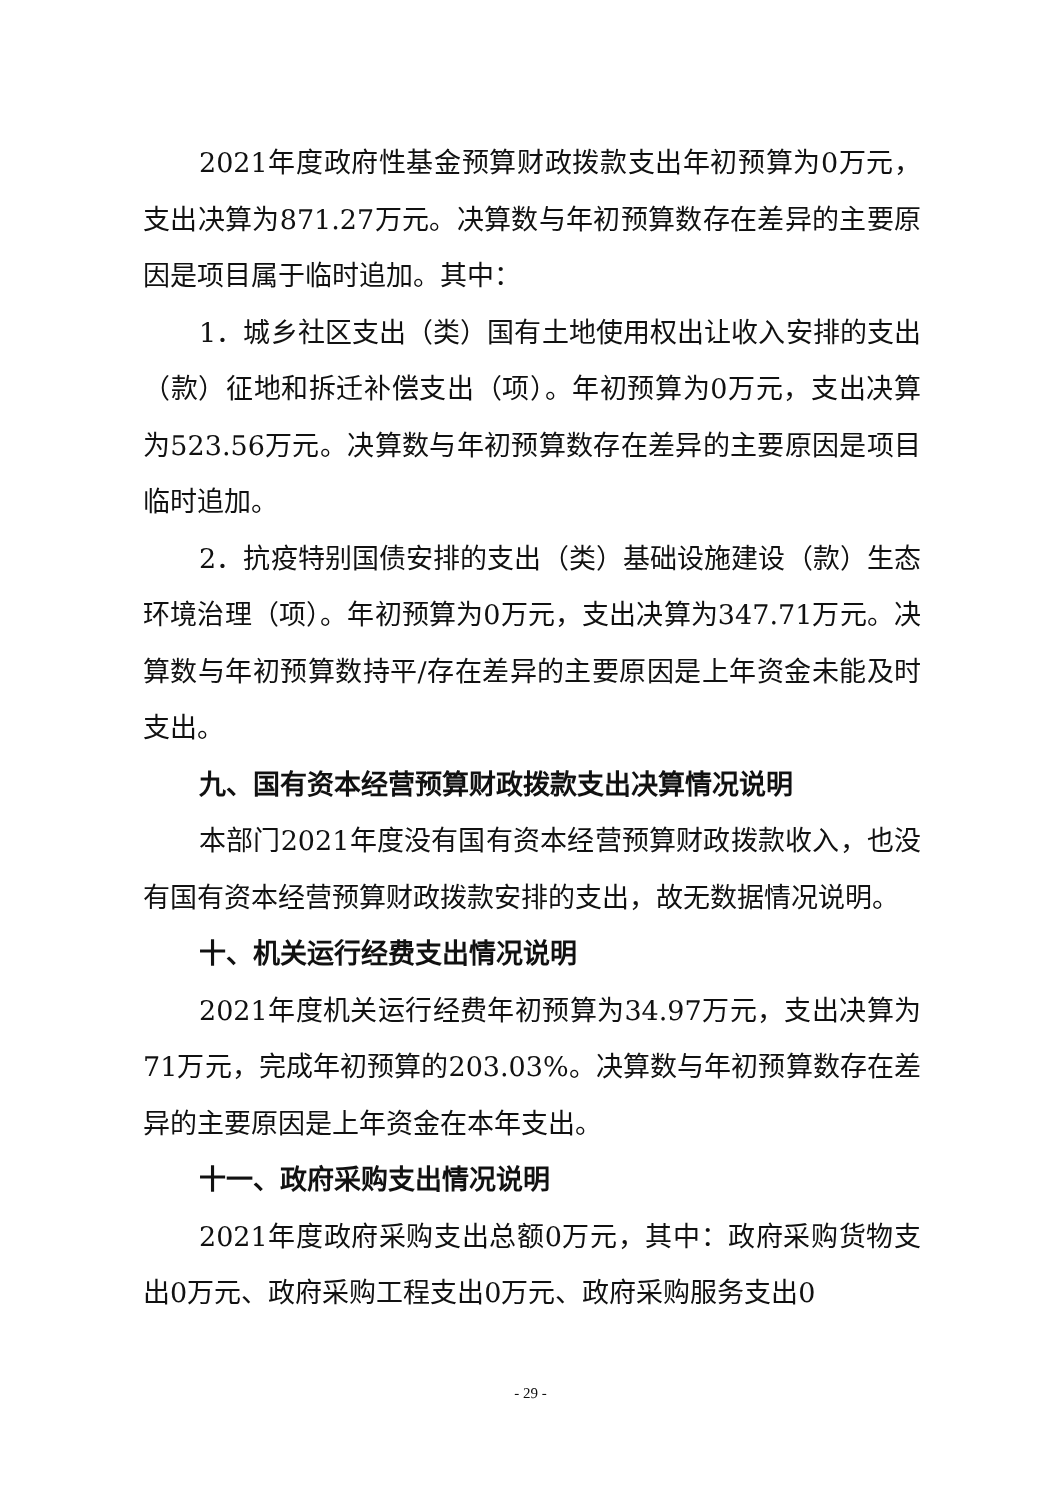2021年度政府性基金预算财政拨款支出年初预算为0万元，支出决算为871.27万元。决算数与年初预算数存在差异的主要原因是项目属于临时追加。其中：
1．城乡社区支出（类）国有土地使用权出让收入安排的支出（款）征地和拆迁补偿支出（项）。年初预算为0万元，支出决算为523.56万元。决算数与年初预算数存在差异的主要原因是项目临时追加。
2．抗疫特别国债安排的支出（类）基础设施建设（款）生态环境治理（项）。年初预算为0万元，支出决算为347.71万元。决算数与年初预算数持平/存在差异的主要原因是上年资金未能及时支出。
九、国有资本经营预算财政拨款支出决算情况说明
本部门2021年度没有国有资本经营预算财政拨款收入，也没有国有资本经营预算财政拨款安排的支出，故无数据情况说明。
十、机关运行经费支出情况说明
2021年度机关运行经费年初预算为34.97万元，支出决算为71万元，完成年初预算的203.03%。决算数与年初预算数存在差异的主要原因是上年资金在本年支出。
十一、政府采购支出情况说明
2021年度政府采购支出总额0万元，其中：政府采购货物支出0万元、政府采购工程支出0万元、政府采购服务支出0
- 29 -